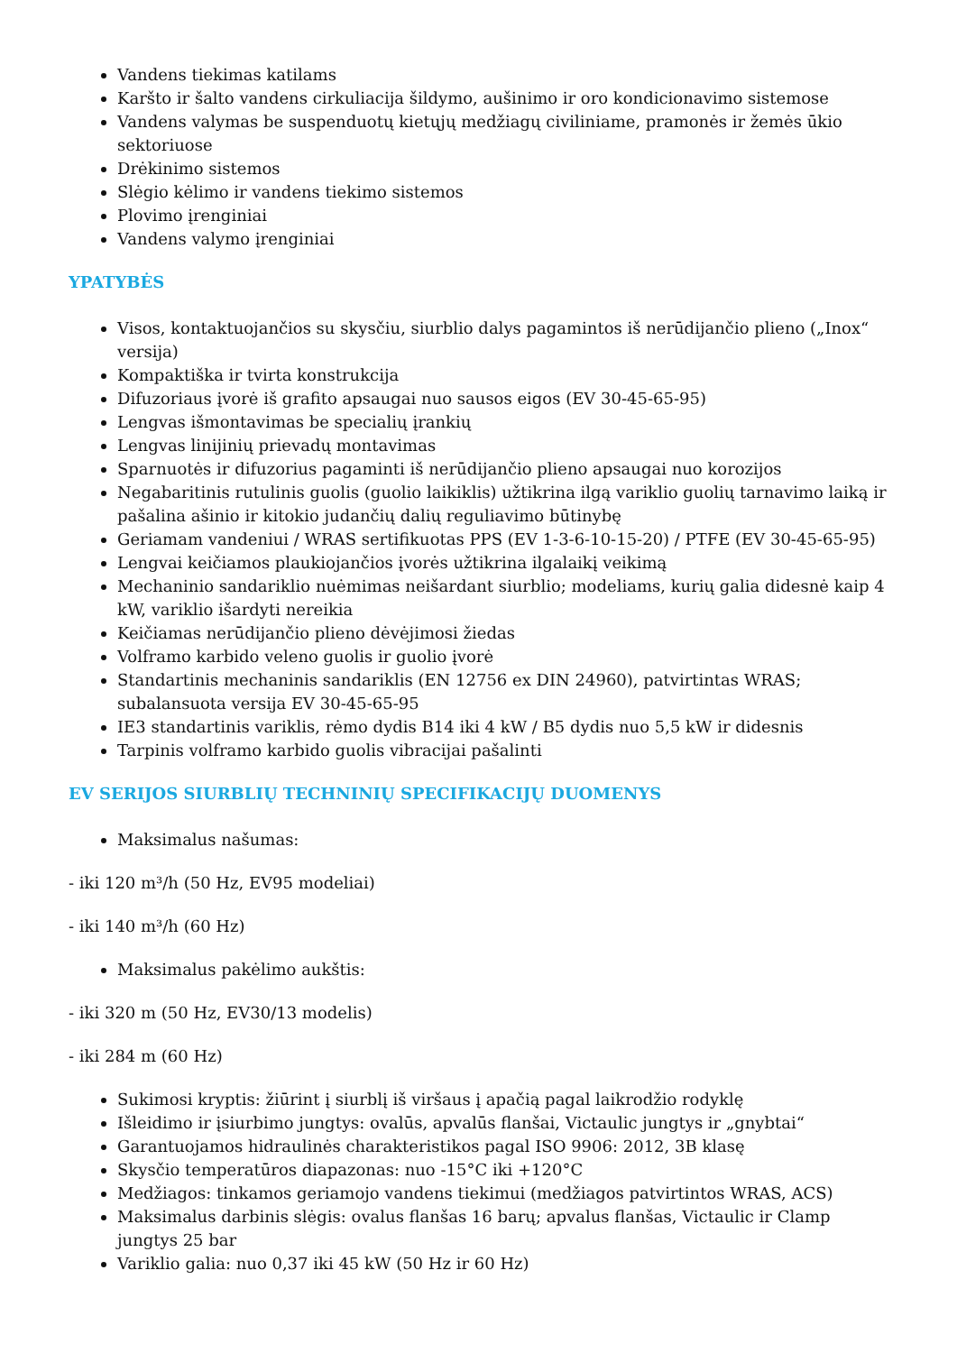Vandens tiekimas katilams
Karšto ir šalto vandens cirkuliacija šildymo, aušinimo ir oro kondicionavimo sistemose
Vandens valymas be suspenduotų kietųjų medžiagų civiliniame, pramonės ir žemės ūkio sektoriuose
Drėkinimo sistemos
Slėgio kėlimo ir vandens tiekimo sistemos
Plovimo įrenginiai
Vandens valymo įrenginiai
YPATYBĖS
Visos, kontaktuojančios su skysčiu, siurblio dalys pagamintos iš nerūdijančio plieno („Inox“ versija)
Kompaktiška ir tvirta konstrukcija
Difuzoriaus įvorė iš grafito apsaugai nuo sausos eigos (EV 30-45-65-95)
Lengvas išmontavimas be specialių įrankių
Lengvas linijinių prievadų montavimas
Sparnuotės ir difuzorius pagaminti iš nerūdijančio plieno apsaugai nuo korozijos
Negabaritinis rutulinis guolis (guolio laikiklis) užtikrina ilgą variklio guolių tarnavimo laiką ir pašalina ašinio ir kitokio judančių dalių reguliavimo būtinybę
Geriamam vandeniui / WRAS sertifikuotas PPS (EV 1-3-6-10-15-20) / PTFE (EV 30-45-65-95)
Lengvai keičiamos plaukiojančios įvorės užtikrina ilgalaikį veikimą
Mechaninio sandariklio nuėmimas neišardant siurblio; modeliams, kurių galia didesnė kaip 4 kW, variklio išardyti nereikia
Keičiamas nerūdijančio plieno dėvėjimosi žiedas
Volframo karbido veleno guolis ir guolio įvorė
Standartinis mechaninis sandariklis (EN 12756 ex DIN 24960), patvirtintas WRAS; subalansuota versija EV 30-45-65-95
IE3 standartinis variklis, rėmo dydis B14 iki 4 kW / B5 dydis nuo 5,5 kW ir didesnis
Tarpinis volframo karbido guolis vibracijai pašalinti
EV SERIJOS SIURBLIŲ TECHNINIŲ SPECIFIKACIJŲ DUOMENYS
Maksimalus našumas:
- iki 120 m³/h (50 Hz, EV95 modeliai)
- iki 140 m³/h (60 Hz)
Maksimalus pakėlimo aukštis:
- iki 320 m (50 Hz, EV30/13 modelis)
- iki 284 m (60 Hz)
Sukimosi kryptis: žiūrint į siurblį iš viršaus į apačią pagal laikrodžio rodyklę
Išleidimo ir įsiurbimo jungtys: ovalūs, apvalūs flanšai, Victaulic jungtys ir „gnybtai“
Garantuojamos hidraulinės charakteristikos pagal ISO 9906: 2012, 3B klasę
Skysčio temperatūros diapazonas: nuo -15°C iki +120°C
Medžiagos: tinkamos geriamojo vandens tiekimui (medžiagos patvirtintos WRAS, ACS)
Maksimalus darbinis slėgis: ovalus flanšas 16 barų; apvalus flanšas, Victaulic ir Clamp jungtys 25 bar
Variklio galia: nuo 0,37 iki 45 kW (50 Hz ir 60 Hz)